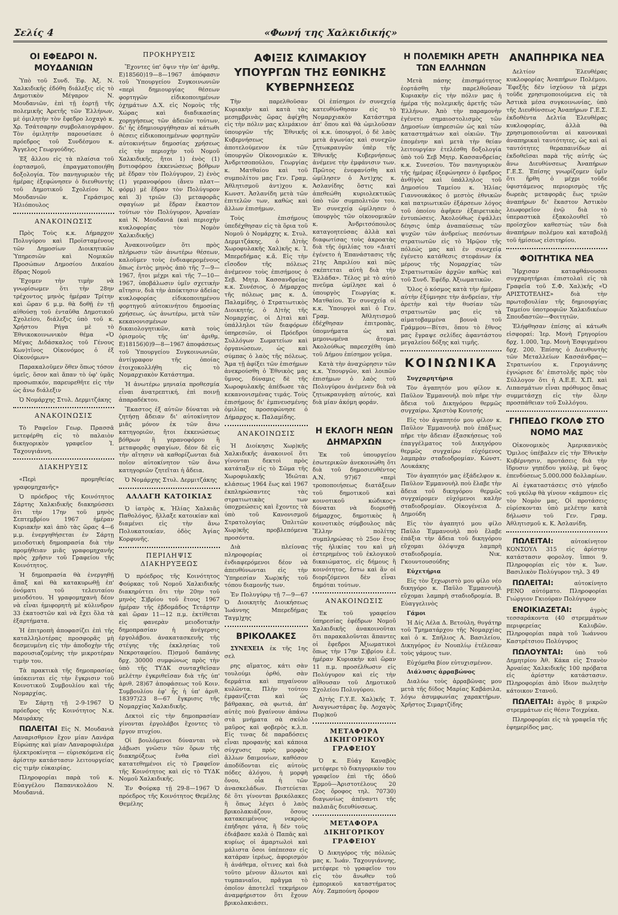Σελίς 4 «Φωνή της Χαλκιδικής»
ΟΙ ΕΦΕΔΡΟΙ Ν. ΜΟΥΔΑΝΙΩΝ
Ὑπὸ τοῦ Συνδ. Ἐφ. Ἀξ. Ν. Χαλκιδικῆς ἐδόθη διάλεξις εἰς τὸ Δημοτικὸν Μέγαρον Ν. Μουδανιῶν, ἐπὶ τῇ ἑορτῇ τῆς πολεμικῆς Ἀρετῆς τῶν Ἑλλήνων, μὲ ὁμιλητὴν τὸν ἔφεδρο λοχαγὸ κ. Χρ. Τσάτσαρην συμβολαιογράφον. Τὸν ὁμιλητὴν παρουσίασε ὁ πρόεδρος τοῦ Συνδέσμου κ. Ἄγγελος Γεωργούδης.
Ἐξ ἄλλου εἰς τὰ πλαίσια τοῦ ἑορτασμοῦ, ἐπραγματοποιήθη δοξολογία. Τὸν πανηγυρικὸν τῆς ἡμέρας ἐξεφώνησεν ὁ διευθυντὴς τοῦ Δημοτικοῦ Σχολείου Ν. Μουδανιῶν κ. Γεράσιμος Ἠλιόπουλος
ΑΝΑΚΟΙΝΩΣΙΣ
Πρὸς Τοὺς κ.κ. Δήμαρχον Πολυγύρου καὶ Προϊσταμένους τῶν Δημοσίων Διοικητικῶν Ὑπηρεσιῶν καὶ Νομικῶν Προσώπων Δημοσίου Δικαίου ἕδρας Νομοῦ
Ἔχομεν τὴν τιμὴν νὰ γνωρίσωμεν ὅτι τὴν 28ην τρέχοντος μηνὸς ἡμέραν Τρίτην καὶ ὥραν 6 μ.μ. θὰ δοθῇ ἐν τῇ αἰθούσῃ τοῦ ἐνταῦθα Δημοτικοῦ Σχολείου, διάλεξις ὑπὸ τοῦ κ. Χρήστου Ρήγα μὲ τὸ Ἐθνικοκοινωνικὸν θέμα «Ὁ Μέγας Διδάσκαλος τοῦ Γένους Κων)τῖνος Οἰκονόμος ὁ ἐξ Οἰκονόμων»
Παρακαλοῦμεν ὅθεν ὅπως τόσον ὑμεῖς, ὅσον καὶ ἅπαν τὸ ὑφ' ὑμᾶς προσωπικόν, παρευρεθῆτε εἰς τὴν ὡς ἄνω διάλεξιν
Ὁ Νομάρχης Στυλ. Δερμιτζάκης
ΑΝΑΚΟΙΝΩΣΙΣ
Τὸ Ραφεῖον Γεωρ. Πρασσᾶ μετεφέρθη εἰς τὸ παλαιὸν δικηγορικὸν γραφεῖον Ἰ. Ταχουγιάννη.
ΔΙΑΚΗΡΥΞΙΣ
«Περὶ προμηθείας γραφομηχανῆς»
Ὁ πρόεδρος τῆς Κοινότητος Σάρτης Χαλκιδικῆς διακηρύσσει ὅτι τὴν 17ην τοῦ μηνὸς Σεπτεμβρίου 1967 ἡμέραν Κυριακὴν καὶ ἀπὸ τὰς ὥρας 4—6 μ.μ. ἐνεργηθήσεται ἐν Σάρτῃ μειοδοτικὴ δημοπρασία διὰ τὴν προμήθειαν μιᾶς γραφομηχανῆς πρὸς χρῆσιν τοῦ Γραφείου τῆς Κοινότητος.
Ἡ δημοπρασία θὰ ἐνεργηθῇ ἅπαξ καὶ θὰ κατακυρωθῇ ἐπ' ὀνόματι τοῦ τελευταίου μειοδότου. Ἡ γραφομηχανὴ δέον νὰ εἶναι ἡμιφορητὴ μὲ κύλινδρον 33 ἑκατοστῶν καὶ νὰ ἔχει ὅλα τὰ ἐξαρτήματα.
Ἡ ἐπιτροπὴ ἀποφασίζει ἐπὶ τῆς καταλληλοτέρας προσφορᾶς μὴ δεσμευμένη εἰς τὴν ἀποδοχὴν τῆς παρουσιαζομένης τὴν μικροτέραν τιμὴν του.
Τὰ πρακτικὰ τῆς δημοπρασίας ὑπόκεινται εἰς τὴν ἔγκρισιν τοῦ Κοινοτικοῦ Συμβουλίου καὶ τῆς Νομαρχίας.
Ἐν Σάρτῃ τῇ 2-9-1967 Ὁ πρόεδρος τῆς Κοινότητος Ν.κ. Μαυράκης
ΠΩΛΕΙΤΑΙ Εἰς Ν. Μουδανιὰ Λαναρισθριον ἔχον μίαν Λανάρα Εὐρώπης καὶ μίαν Λαναροφυλιέρα ἡλεκτροκίνητα — εὑρισκόμενα εἰς ἀρίστην κατάστασιν λειτουργείας εἰς τιμὴν εὐκαιρίας.
Πληροφορίαι παρὰ τοῦ κ. Εὐαγγέλου Παπανικολάου Ν. Μουδανιά.
ΠΡΟΚΗΡΥΞΙΣ
Ἔχοντες ὑπ' ὄψιν τὴν ὑπ' ἀριθμ. Ε)18560)19—8—1967 ἀπόφασιν τοῦ Ὑπουργείου Συγκοινωνιῶν «περὶ δημιουργίας θέσεων φορτηγῶν εἰδικοποιημένων ὀχημάτων Δ.Χ. εἰς Νομοὺς τῆς Χώρας καὶ διαδικασίας χορηγήσεως τῶν ἀδειῶν τούτων, δι' ἧς ἐδημιουργήθησαν αἱ κάτωθι θέσεις εἰδικοποιημένων φορτηγῶν αὐτοκινήτων δημοσίας χρήσεως εἰς τὴν περιοχὴν τοῦ Νομοῦ Χαλκιδικῆς, ἤτοι 1) ἑνὸς (1) βυτιοφόρου ἐκκενώσεως βόθρων μὲ ἕδραν τὸν Πολύγυρον, 2) ἑνὸς (1) γερανοφόρου (ἄνευ πλατ—φόρμ) μὲ ἕδραν τὸν Πολύγυρον καὶ 3) τριῶν (3) μεταφορᾶς σφαγίων μὲ ἕδραν ἕκαστον τούτων τὸν Πολύγυρον, Ἀρναίαν καὶ Ν. Μουδανιά (καὶ περιοχὴν κυκλοφορίας τὸν Νομὸν Χαλκιδικῆς)
Ἀνακοινοῦμεν ὅτι πρὸς πλήρωσιν τῶν ἀνωτέρω θέσεων, καλοῦμεν τοὺς ἐνδιαφερομένους ὅπως ἐντὸς μηνὸς ἀπὸ τῆς 7—9—1967, ἤτοι μέχρι καὶ τῆς 7—10—1967, ὑποβάλωσιν ὑμῖν σχετικὴν αἴτησιν, διὰ τὴν ἀπόκτησιν ἀδείας κυκλοφορίας εἰδικοποιημένου φορτηγοῦ αὐτοκινήτου δημοσίας χρήσεως, ὡς ἀνωτέρω, μετὰ τῶν κεκανονισμένων δικαιολογητικῶν, κατὰ τοὺς ὁρισμοὺς τῆς ὑπ' ἀριθμ. Ε)18156)0)9—8—1967 ἀποφάσεως τοῦ Ὑπουργείου Συγκοινωνιῶν, ἀντίγραφον τῆς ὁποίας ἐτοιχοκολλήθη εἰς τὸ Νομαρχιακὸν Κατάστημα.
Ἡ ἀνωτέρω μηνιαία προθεσμία εἶναι ἀνατρεπτική, ἐπὶ ποινῇ ἀπαραδέκτου.
Ἕκαστος ἐξ αὐτῶν δύναται νὰ ζητήσῃ ἄδειαν δι' αὐτοκίνητον μιᾶς μόνον ἐκ τῶν ἄνω κατηγοριῶν, ἤτοι ἐκκενώσεως βόθρων ἢ γερανοφόρου ἢ μεταφορᾶς σφαγίων, δέον δὲ εἰς τὴν αἴτησιν νὰ καθορίζωνται διὰ ποῖον αὐτοκίνητον τῶν ἄνω κατηγοριῶν ζητεῖται ἡ ἄδεια.
Ὁ Νομάρχης Στυλ. Δερμιτζάκης
ΑΛΛΑΓΗ ΚΑΤΟΙΚΙΑΣ
Ὁ ἰατρὸς κ. Ἠλίας Χαλκιᾶς Παθολόγος, ἤλλαξε κατοικίαν καὶ διαμένει εἰς τὴν ἄνω Πολυκατοικίαν, ὁδὸς Ἁγίας Κορφυνῆς.
ΠΕΡΙΛΗΨΙΣ ΔΙΑΚΗΡΥΞΕΩΣ
Ὁ πρόεδρος τῆς Κοινότητος Φούρκας τοῦ Νομοῦ Χαλκιδικῆς διακηρύττει ὅτι τὴν 20ην τοῦ μηνὸς Σ)βρίου τοῦ ἔτους 1967 ἡμέραν τῆς ἑβδομάδος Τετάρτην καὶ ὥραν 11—12 π.μ. ἐκτίθεται εἰς φανερὰν μειοδοτικὴν δημοπρασίαν ἡ ἀνέγερσις ἐργολάβου. ἀνακατασκευῆς τῆς στέγης τῆς ἐκκλησίας τοῦ Νεκροταφείου. Π)σμοῦ δαπάνης δρχ. 30000 συμφώνως πρὸς τὴν ὑπὸ τῆς ΤΥΔΚ συνταχθεῖσαν μελέτην ἐγκριθεῖσαν διὰ τῆς ὑπ' ἀριθ. 28)67 ἀποφάσεως τοῦ Κοιν. Συμβουλίου ἐφ' ἧς ἡ ὑπ' ἀριθ. 18397)23 8—67 ἔγκρισις τῆς Νομαρχίας Χαλκιδικῆς.
Δεκτοὶ εἰς τὴν δημοπρασίαν γίνονται ἐργολάβοι ἔχοντες τὸ ἔργον πτυχίου.
Οἱ βουλόμενοι δύνανται νὰ λάβωσι γνῶσιν τῶν ὅρων τῆς διακηρύξεως ἔνθα εἰσὶ κατατεθημένοι εἰς τὸ Γραφεῖον τῆς Κοινότητος καὶ εἰς τὸ ΤΥΔΚ Νομοῦ Χαλκιδικῆς.
Ἐν Φούρκᾳ τῇ 29-8—1967 Ὁ πρόεδρος τῆς Κοινότητος Θεμέλης Θεμέλης
ΑΦΙΞΙΣ ΚΛΙΜΑΚΙΟΥ ΥΠΟΥΡΓΩΝ ΤΗΣ ΕΘΝΙΚΗΣ ΚΥΒΕΡΝΗΣΕΩΣ
Τὴν παρελθοῦσαν Κυριακὴν καὶ κατὰ τὰς μεσημβρινὰς ὥρας ἀφίχθη εἰς τὴν πόλιν μας κλιμάκιον ὑπουργῶν τῆς Ἐθνικῆς Κυβερνήσεως ἀποτελούμενον ἐκ τῶν ὑπουργῶν Οἰκονομικῶν κ. Ἀνδριτσοπούλου, Γεωργίας κ. Ματθαίου καὶ τοῦ συμπολίτου μας Γεν. Γραμ. Ἀθλητισμοῦ ἀντ)χου κ. Κωνστ. Ἀσλανίδη μετὰ τῶν ἐπιτελῶν των, καθὼς καὶ ἄλλων ἐπισήμων.
Τοὺς ἐπισήμους ὑπεδέχθησαν εἰς τὰ ὅρια τοῦ Νομοῦ ὁ Νομάρχης κ. Στυλ. Δερμιτζάκης, ὁ Δ)τὴς Χωροφυλακῆς Χαλ)κῆς κ. Ἰ. Μπερεδήμας κ.ἄ. Εἰς τὴν εἴσοδον τῆς πόλεως ἀνέμενον τοὺς ἐπισήμους ὁ Σεβ. Μητρ. Κασσανδρείας κ.κ. Συνέσιος, ὁ Δήμαρχος τῆς πόλεως μας κ. Δ. Παλαμίδης, ὁ Στρατιωτικὸς Διοικητής, ὁ Δ)τὴς τῆς Νομαρχίας, οἱ Δ)ταὶ καὶ ὑπάλληλοι τῶν διαφόρων ὑπηρεσιῶν, οἱ Πρόεδροι Συλλόγων Σωματείων καὶ ὀργανώσεων, ὡς καὶ σύμπας ὁ λαὸς τῆς πόλεως. Ἅμα τῇ ἀφίξει τῶν ἐπισήμων ἀνεκρούσθη ὁ Ἐθνικὸς μας ὕμνος, δύναμις δὲ τῆς Χωροφυλακῆς ἀπέδωσε τὰς κεκανονισμένας τιμάς. Τοὺς ἐπισήμους δι' ἐμπνευσμένης ὁμιλίας προσεφώνησε ὁ Δήμαρχος κ. Παλαμίδης.
Οἱ ἐπίσημοι ἐν συνεχείᾳ κατευθύνθησαν εἰς τὸ Νομαρχιακὸν Κατάστημα ἀπ' ὅπου καὶ θὰ ὡμιλοῦσαν οἱ κ.κ. ὑπουργοί, ὁ δὲ λαὸς μετὰ ἀγωνίας καὶ συνεχῶν ζητωκραυγῶν ὑπὲρ τῆς Ἐθνικῆς Κυβερνήσεως ἀνέμενε τὴν ἐμφάνισιν των. Πρῶτος ἐνεφανίσθη καὶ ὡμίλησεν ὁ Ἀντ)χης κ. Ἀσλανίδης ὅστις καὶ ἀπεθεώθη κυριολεκτικῶς ὑπὸ τῶν συμπολιτῶν του. Ἐν συνεχείᾳ ὡμίλησεν ὁ ὑπουργὸς τῶν οἰκονομικῶν κ. Ἀνδριτσόπουλος καταγοητεύσας ἀλλὰ καὶ διαφωτίσας τοὺς ἀκροατὰς διὰ τῆς ὁμιλίας του «Διατί ἐγένετο ἡ Ἐπανάστασις τῆς 21ης Ἀπριλίου καὶ πῶς σκέπτεται αὐτὴ διὰ τὴν Ἑλλάδα». Τέλος μὲ τὸ αὐτὸ πνεῦμα ὡμίλησε καὶ ὁ ὑπουργὸς Γεωργίας κ. Ματθαίου. Ἐν συνεχείᾳ οἱ κ.κ. Ὑπουργοὶ καὶ ὁ Γεν. Γραμ. Ἀθλητισμοῦ ἐδέχθησαν ἐπιτροπὰς, ὑπομνήματα ὡς καὶ μεμονωμένα ἄτομα. Ἀκολούθως παρεσχέθη ὑπὸ τοῦ Δήμου ἐπίσημον γεῦμα.
Κατὰ τὴν ἀναχώρησιν τῶν κ.κ. Ὑπουργῶν, καὶ λοιπῶν ἐπισήμων ὁ λαὸς τοῦ Πολυγύρου ἀνέμενεν διὰ νὰ ζητωκραυγάσῃ αὐτούς, καὶ διὰ μίαν ἀκόμη φοράν.
ΑΝΑΚΟΙΝΩΣΙΣ
Ἡ Διοίκησις Χωρ)κῆς Χαλκιδικῆς ἀνακοινοῖ ὅτι γίνονται δεκτοὶ πρὸς κατάταξιν εἰς τὸ Σῶμα τῆς Χωροφυλακῆς Ἰδιῶται κλάσεως 1964 ἕως καὶ 1967 ἐκπληρώσαντες τὰς στρατιωτικὰς των ὑποχρεώσεις καὶ ἔχοντες τὰ ὑπὸ τοῦ Κανονισμοῦ Στρατολογίας Ὁπλιτῶν Χωρ)κῆς προβλεπόμενα προσόντα.
Διὰ πλείονας πληροφορίας οἱ ἐνδιαφερόμενοι δέον νὰ ἀπευθύνωνται εἰς τὴν Ὑπηρεσίαν Χωρ)κῆς τοῦ τόπου διαμονῆς των.
Ἐν Πολυγύρῳ τῇ 7—9—67 Ὁ Διοικητὴς Διοικήσεως Ἰωάννης Μπερεδήμας Ταγμ)χης
ΒΡΙΚΟΛΑΚΕΣ
ΣΥΝΕΧΕΙΑ ἐκ τῆς 1ης σελ
ρης αἵματος, κάτι σὰν τουλούμι ὀρθό, σὰν δερμάτια καὶ πηγαίνουν κυλῶντα. Πλὴν τούτου ἐμφανίζεται καὶ ὡς βάθρακας, σὰ φωτιά, ἀπ' αὐτὲς ποὺ βγαίνουν ἀπάνω στὰ μνήματα σὰ σκύλο μαῦρος καὶ φοβερὸς κ.λ.π. Εἰς τινας δὲ παραδόσεις εἶναι προφανὴς καὶ κάποια σύγχυσις πρὸς μορφὰς ἄλλων δαιμονίων, καθόσον ἀποδίδονται εἰς αὐτοὺς πόδες ἀλόγου, ἡ μορφὴ ὄνου, οἷα ἡ τῶν ἀνασκελάδων. Πιστεύεται δὲ ὅτι γίνονται βρικόλακες ἢ ὅπως λέγει ὁ λαὸς βρικολακιάζουν, ὅσους κατακειμένους νεκροὺς ἐπήδησε γάτα, ἢ δὲν τοὺς ἐδιάβασε καλὰ ὁ Παπᾶς καὶ κυρίως οἱ ἁμαρτωλοὶ καὶ μάλιστα ὅσοι ὑπέπεσαν εἰς κατάραν ἱερέως, ἀφορισμὸν ἢ ἀνάθεμα, οἵτινες καὶ διὰ τοῦτο μένουν ἄλιωτοι καὶ τυμπανιαῖοι, πρᾶγμα τὸ ὁποῖον ἀποτελεῖ τεκμήριον ἀναμφήριστον ὅτι ἔχουν βρικολακιάσει.
Η ΕΚΛΟΓΗ ΝΕΩΝ ΔΗΜΑΡΧΩΝ
Ἐκ τοῦ ὑπουργείου ἐσωτερικῶν ἀνεκοινώθη ὅτι διὰ τοῦ δημοσιευθέντος Α.Ν. 97)67 «περὶ τροποποιήσεως διατάξεων τοῦ δημοτικοῦ καὶ κοινοτικοῦ κώδικος» δύναται νὰ διορισθῇ δήμαρχος, δημοτικὸς ἢ κοινοτικὸς σύμβουλος πᾶς Ἕλλην πολίτης συμπληρώσας τὸ 25ον ἔτος τῆς ἡλικίας του καὶ μὴ ἐστερημένος τοῦ ἐκλογικοῦ δικαιώματος, εἰς δήμους ἢ κοινότητος, ἔστω καὶ ἂν οἱ διοριζόμενοι δὲν εἶναι δημόται τούτων.
ΑΝΑΚΟΙΝΩΣΙΣ
Ἐκ τοῦ γραφείου ὑπηρεσίας ἐφέδρων Νομοῦ Χαλκιδικῆς ἀνακοινοῦται ὅτι παρακαλοῦνται ἅπαντες οἱ ἔφεδροι Ἀξιωματικοὶ ὅπως τὴν 17ην Σ)βρίου ἐ.ἔ. ἡμέραν Κυριακὴν καὶ ὥραν 11 π.μ. προσέλθωσιν εἰς Πολύγυρον καὶ εἰς τὴν αἴθουσαν τοῦ Δημοτικοῦ Σχολείου Πολυγύρου.
Δ)τὴς Γ.Υ.Ε. Χαλ)κῆς Τ. Ἀναγνωστάρας ἔφ. Λοχαγὸς Πυρ)κοῦ
ΜΕΤΑΦΟΡΑ ΔΙΚΗΓΟΡΙΚΟΥ ΓΡΑΦΕΙΟΥ
Ὁ κ. Εὐάγ Καναβὸς μετέφερε τὸ δικηγορικὸν του γραφεῖον ἐπὶ τῆς ὁδοῦ Ἑρμοῦ—Ἀριστοτέλους 20 (2ος ὄροφος τηλ. 70730) διαγωνίως ἀπέναντι τῆς παλαιᾶς διευθύνσεως.
ΜΕΤΑΦΟΡΑ ΔΙΚΗΓΟΡΙΚΟΥ ΓΡΑΦΕΙΟΥ
Ὁ Δικηγόρος τῆς πόλεώς μας κ. Ἰωάν. Ταχουγιάννης, μετέφερε τὸ γραφεῖον του εἰς τὸν ἄνωθεν τοῦ ἐμπορικοῦ καταστήματος Αὐγ. Ζαμπούνη ὄροφον
Η ΠΟΛΕΜΙΚΗ ΑΡΕΤΗ ΤΩΝ ΕΛΛΗΝΩΝ
Μετὰ πάσης ἐπισημότητος ἑορτάσθη τὴν παρελθοῦσαν Κυριακὴν εἰς τὴν πόλιν μας ἡ ἡμέρα τῆς πολεμικῆς ἀρετῆς τῶν Ἑλλήνων. Ἀπὸ τὴν παραμονὴν ἐγένετο σημαιοστολισμὸς τῶν Δημοσίων ὑπηρεσιῶν ὡς καὶ τῶν καταστημάτων καὶ οἰκιῶν. Τὴν ἑπομένην καὶ μετὰ τὴν θείαν λειτουργίαν ἐτελέσθη δοξολογία ὑπὸ τοῦ Σεβ Μητρ. Κασσανδρείας κ.κ. Συνεσίου. Τὸν πανηγυρικὸν τῆς ἡμέρας ἐξεφώνησεν ὁ ἔφεδρος ἀνθ)γὸς καὶ ὑπάλληλος τοῦ Δημοσίου Ταμείου κ. Ἠλίας Γιαννουκάκος ὁ μεστὸς ἐθνικῶν καὶ πατριωτικῶν ἐξάρσεων λόγος τοῦ ὁποίου ἀφῆκεν ἐξαιρετικὰς ἐντυπώσεις. Ἀκολούθως ἐψάλλει δέησις ὑπὲρ ἀναπαύσεως τῶν ψυχῶν τῶν ἀνδρείως πεσόντων στρατιωτῶν εἰς τὸ Ἡρῷον τῆς πόλεώς μας καὶ ἐν συνεχείᾳ ἐγένετο κατάθεσις στεφάνων ἐκ μέρους τῆς Νομαρχίας τῶν Στρατιωτικῶν ἀρχῶν καθὼς καὶ τοῦ Συνδ. Ἐφέδρ. Ἀξιωματικῶν.
Ὅλος ὁ κόσμος κατὰ τὴν ἡμέραν αὐτὴν ἐξύμνησε τὴν ἀνδρείαν, τὴν ἀρετὴν καὶ τὴν θυσίαν τῶν στρατιωτῶν μας εἰς τὰ αἱματοβαμμένα βουνὰ τοῦ Γράμμου—Βίτσι, ὅπου τὸ ἔθνος μας ἔγραψε σελίδες ἀφαντάστου μεγαλείου δόξης καὶ τιμῆς.
ΚΟΙΝΩΝΙΚΑ
Συγχαρητήρια
Τὸν ἀγαπητόν μου φίλον κ. Παῦλον Ἐμμανουὴλ ποὺ πῆρε τὴν ἄδεια τοῦ Δικηγόρου θερμῶς συγχαίρω. Χριστὸφ Κουτσής
Εἰς τὸν ἀγαπητόν μου φίλον κ. Παῦλον Ἐμμανουὴλ ποὺ ἐπάξιως πῆρε τὴν ἄδειαν ἐξασκήσεως τοῦ ἐπαγγέλματος τοῦ Δικηγόρου θερμῶς συγχαίρω εὐχόμενος λαμπρὰν σταδιοδρομίαν. Κώνστ. Λουκάκης
Τὸν ἀγαπητόν μας ἐξάδελφον κ. Παῦλον Ἐμμανουὴλ ποὺ ἔλαβε τὴν ἄδεια τοῦ δικηγόρου θερμῶς συγχαίρομεν εὐχόμενοι καλὴν σταδιοδρομίαν. Οἰκογένεια Δ. Δημούδη
Εἰς τὸν ἀγαπητό μου φίλο Παῦλο Ἐμμανουὴλ ποὺ ἔλαβε ἐπάξια τὴν ἄδεια τοῦ δικηγόρου εὔχομαι ὁλόψυχα λαμπρὴ σταδιοδρομία. Νικ. Γκουντουσούδης
Εὐχετήρια
Εἰς τὸν ξεχωριστὸ μου φίλο νέο δικηγόρο κ. Παῦλο Ἐμμανουὴλ εὔχομαι λαμπρὴ σταδιοδρομία. Β. Εὐαγγελινὸς
Γάμοι
Ἡ Δίς Λέλα Δ. Βετούλη, θυγάτηρ τοῦ Τμηματάρχου τῆς Νομαρχίας καὶ ὁ κ. Σπῆλιος Α. Βασιλείου, Δικηγόρος ἐν Νουπλίῳ ἐτέλεσαν τοὺς γάμους των.
Εὐχόμεθα βίον εὐτυχισμένον.
Διάλυσις ἀρραβώνος
Διαλύω τοὺς ἀρραβῶνας μου μετὰ τῆς δίδος Μαρίας Καβάσιλα, λόγω ἀσυμφωνίας χαρακτήρων. Χρῆστος Σιμαρτζίδης
ΑΝΑΠΗΡΙΚΑ ΝΕΑ
Δελτίον Ἐλευθέρας κυκλοφορίας Ἀναπήρων Πολέμου. Ἔφεξῆς δὲν ἰσχύουν τὰ μέχρι τοῦδε χρησιμοποιούμενα εἰς τὰ Ἀστικὰ μέσα συγκοινωνίας, ὑπὸ τῆς Διευθύνσεως Ἀναπήρων Γ.Ε.Σ. ἐκδοθέντα Δελτία Ἐλευθέρας κυκλοφορίας, ἀλλὰ θὰ χρησιμοποιοῦνται αἱ κανονικαὶ ἀναπηρικαὶ ταυτότητες, ὡς καὶ αἱ ταυτότητες θεραπαινίδων αἱ ἐκδοθεῖσαι παρὰ τῆς αὐτῆς ὡς ἄνω Διευθύνσεως Ἀναπήρων Γ.Ε.Σ. Ἐπίσης γνωρίζομεν ὑμῖν ὅτι ἤρθη ὁ μέχρι τοῦδε ὑφιστάμενος περιορισμὸς τῆς δωρεὰς μεταφορᾶς ἕως τριῶν ἀναπήρων δι' ἕκαστον Ἀστικὸν λεωφορεῖον ἐνῷ διὰ τὸ ὑπεραστικὰ ἐξακολουθεῖ τὸ προϊσχῦον καθεστὼς τῶν διὰ ἀναπήρων πολέμου καὶ καταβολῇ τοῦ ἡμίσεως εἰσιτηρίου.
ΦΟΙΤΗΤΙΚΑ ΝΕΑ
Ἤρχισαν καταφθάνουσαι συγχαρητήριαι ἐπιστολαὶ εἰς τὰ Γραφεῖα τοῦ Σ.Φ. Χαλ)κῆς «Ὁ ΑΡΙΣΤΟΤΕΛΗΣ» διὰ τὴν πρωτοβουλίαν τῆς δημιουργίας Ταμείου ὑποτροφιῶν Χαλκιδικέων Σπουδαστῶν—Φοιτητῶν.
Ἐλήφθησαν ἐπίσης αἱ κάτωθι εἰσφοραί: Ἱερ. Μονὴ Γρηγορίου δρχ. 1.000, Ἱερ. Μονὴ Ἐσφιγμένου δρχ. 200. Ἐπίσης ὁ Διευθυντὴς τῶν Μεταλλείων Κασσάνδρας—Στρατωνίου κ. Γερογιάννης ἐγνώρισε δι' ἐπιστολῆς πρὸς τὸν Σύλλογον ὅτι ἡ Α.Ε.Ε. Χ.Π. καὶ Λιπασμάτων εἶναι πρόθυμος ὅπως συμμετάσχῃ εἰς τὴν ὅλην προσπάθειαν τοῦ Συλλόγου.
ΓΗΠΕΔΟ ΓΚΟΛΦ ΣΤΟ ΝΟΜΟ ΜΑΣ
Οἰκονομικὸς Ἀμερικανικὸς Ὅμιλος ὑπέβαλεν εἰς τὴν Ἐθνικὴν Κυβέρνησιν, προτάσεις διὰ τὴν ἵδρυσιν γηπέδου γκόλφ, μὲ ὕψος ἐπενδύσεως 5.000.000 δολλαρίων.
Αἱ ἐγκαταστάσεις στὸ γήπεδο τοῦ γκόλφ θὰ γίνουν «κάμπου» εἰς τὸν Νομὸν μας. Οἱ προτάσεις εὑρίσκονται ὑπὸ μελέτην κατὰ δήλωσιν τοῦ Γεν. Γραμ. Ἀθλητισμοῦ κ. Κ. Ἀσλανίδη.
ΠΩΛΕΙΤΑΙ: αὐτοκίνητον ΚΟΝΣΟΥΛ 315 εἰς ἀρίστην κατάστασιν φορολογ. ἵπποι 9. Πληροφορίαι εἰς τὸν κ. Ἰων. Βασιλικὸν Πολύγυρον τηλ. 3 49
ΠΩΛΕΙΤΑΙ: αὐτοκίνητο ΡΕΝΟ αὐτόματο. Πληροφορίαι Γιώργιον Γκιούραν Πολύγυρον
ΕΝΟΙΚΙΑΖΕΤΑΙ: ἀγρὸς τεσσαράκοντα (40 στρεμμάτων περιφερείας Καλυβῶν. Πληροφορίαι παρὰ τοῦ Ἰωάννου Καστρέτσιου Πολύγυρος
ΠΩΛΟΥΝΤΑΙ: ὑπὸ τοῦ Δημητρίου Ἀθ. Κάκα εἰς Στανὸν Ἀρναίας Χαλκιδικῆς 100 πρόβατα εἰς ἀρίστην κατάστασιν. Πληροφορίαι ἀπὸ ἴδιον πωλητὴν κάτοικον Στανοῦ.
ΠΩΛΕΙΤΑΙ: ἀγρὸς 8 μικρῶν στρεμμάτων εἰς θέσιν Τοιχρίκα.
Πληροφορίαι εἰς τὰ γραφεῖα τῆς ἐφημερίδος μας.